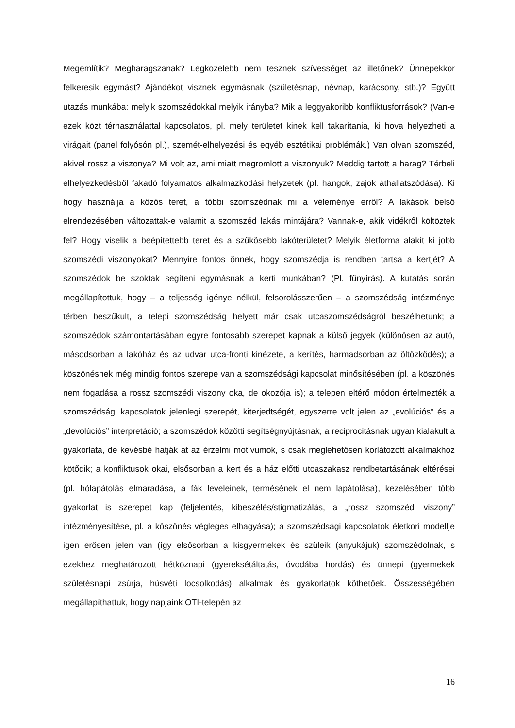Megemlítik? Megharagszanak? Legközelebb nem tesznek szívességet az illetőnek? Ünnepekkor felkeresik egymást? Ajándékot visznek egymásnak (születésnap, névnap, karácsony, stb.)? Együtt utazás munkába: melyik szomszédokkal melyik irányba? Mik a leggyakoribb konfliktusforrások? (Van-e ezek közt térhasználattal kapcsolatos, pl. mely területet kinek kell takarítania, ki hova helyezheti a virágait (panel folyósón pl.), szemét-elhelyezési és egyéb esztétikai problémák.) Van olyan szomszéd, akivel rossz a viszonya? Mi volt az, ami miatt megromlott a viszonyuk? Meddig tartott a harag? Térbeli elhelyezkedésből fakadó folyamatos alkalmazkodási helyzetek (pl. hangok, zajok áthallatszódása). Ki hogy használja a közös teret, a többi szomszédnak mi a véleménye erről? A lakások belső elrendezésében változattak-e valamit a szomszéd lakás mintájára? Vannak-e, akik vidékről költöztek fel? Hogy viselik a beépítettebb teret és a szűkösebb lakóterületet? Melyik életforma alakít ki jobb szomszédi viszonyokat? Mennyire fontos önnek, hogy szomszédja is rendben tartsa a kertjét? A szomszédok be szoktak segíteni egymásnak a kerti munkában? (Pl. fűnyírás). A kutatás során megállapítottuk, hogy – a teljesség igénye nélkül, felsorolásszerűen – a szomszédság intézménye térben beszűkült, a telepi szomszédság helyett már csak utcaszomszédságról beszélhetünk; a szomszédok számontartásában egyre fontosabb szerepet kapnak a külső jegyek (különösen az autó, másodsorban a lakóház és az udvar utca-fronti kinézete, a kerítés, harmadsorban az öltözködés); a köszönésnek még mindig fontos szerepe van a szomszédsági kapcsolat minősítésében (pl. a köszönés nem fogadása a rossz szomszédi viszony oka, de okozója is); a telepen eltérő módon értelmezték a szomszédsági kapcsolatok jelenlegi szerepét, kiterjedtségét, egyszerre volt jelen az „evolúciós” és a „devolúciós” interpretáció; a szomszédok közötti segítségnyújtásnak, a reciprocitásnak ugyan kialakult a gyakorlata, de kevésbé hatják át az érzelmi motívumok, s csak meglehetősen korlátozott alkalmakhoz kötődik; a konfliktusok okai, elsősorban a kert és a ház előtti utcaszakasz rendbetartásának eltérései (pl. hólapátolás elmaradása, a fák leveleinek, termésének el nem lapátolása), kezelésében több gyakorlat is szerepet kap (feljelentés, kibeszélés/stigmatizálás, a „rossz szomszédi viszony” intézményesítése, pl. a köszönés végleges elhagyása); a szomszédsági kapcsolatok életkori modellje igen erősen jelen van (így elsősorban a kisgyermekek és szüleik (anyukájuk) szomszédolnak, s ezekhez meghatározott hétköznapi (gyereksétáltatás, óvodába hordás) és ünnepi (gyermekek születésnapi zsúrja, húsvéti locsolkodás) alkalmak és gyakorlatok köthetőek. Összességében megállapíthattuk, hogy napjaink OTI-telepén az
16